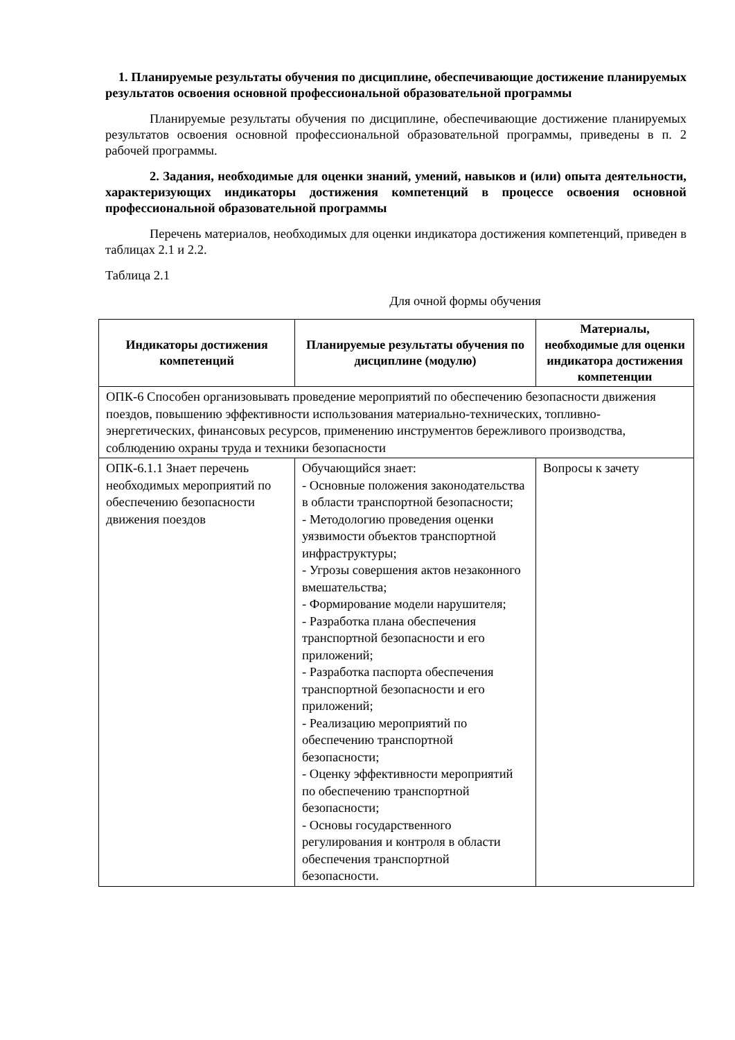1. Планируемые результаты обучения по дисциплине, обеспечивающие достижение планируемых результатов освоения основной профессиональной образовательной программы
Планируемые результаты обучения по дисциплине, обеспечивающие достижение планируемых результатов освоения основной профессиональной образовательной программы, приведены в п. 2 рабочей программы.
2. Задания, необходимые для оценки знаний, умений, навыков и (или) опыта деятельности, характеризующих индикаторы достижения компетенций в процессе освоения основной профессиональной образовательной программы
Перечень материалов, необходимых для оценки индикатора достижения компетенций, приведен в таблицах 2.1 и 2.2.
Таблица 2.1
Для очной формы обучения
| Индикаторы достижения компетенций | Планируемые результаты обучения по дисциплине (модулю) | Материалы, необходимые для оценки индикатора достижения компетенции |
| --- | --- | --- |
| ОПК-6 Способен организовывать проведение мероприятий по обеспечению безопасности движения поездов, повышению эффективности использования материально-технических, топливно-энергетических, финансовых ресурсов, применению инструментов бережливого производства, соблюдению охраны труда и техники безопасности | | |
| ОПК-6.1.1 Знает перечень необходимых мероприятий по обеспечению безопасности движения поездов | Обучающийся знает: - Основные положения законодательства в области транспортной безопасности; - Методологию проведения оценки уязвимости объектов транспортной инфраструктуры; - Угрозы совершения актов незаконного вмешательства; - Формирование модели нарушителя; - Разработка плана обеспечения транспортной безопасности и его приложений; - Разработка паспорта обеспечения транспортной безопасности и его приложений; - Реализацию мероприятий по обеспечению транспортной безопасности; - Оценку эффективности мероприятий по обеспечению транспортной безопасности; - Основы государственного регулирования и контроля в области обеспечения транспортной безопасности. | Вопросы к зачету |